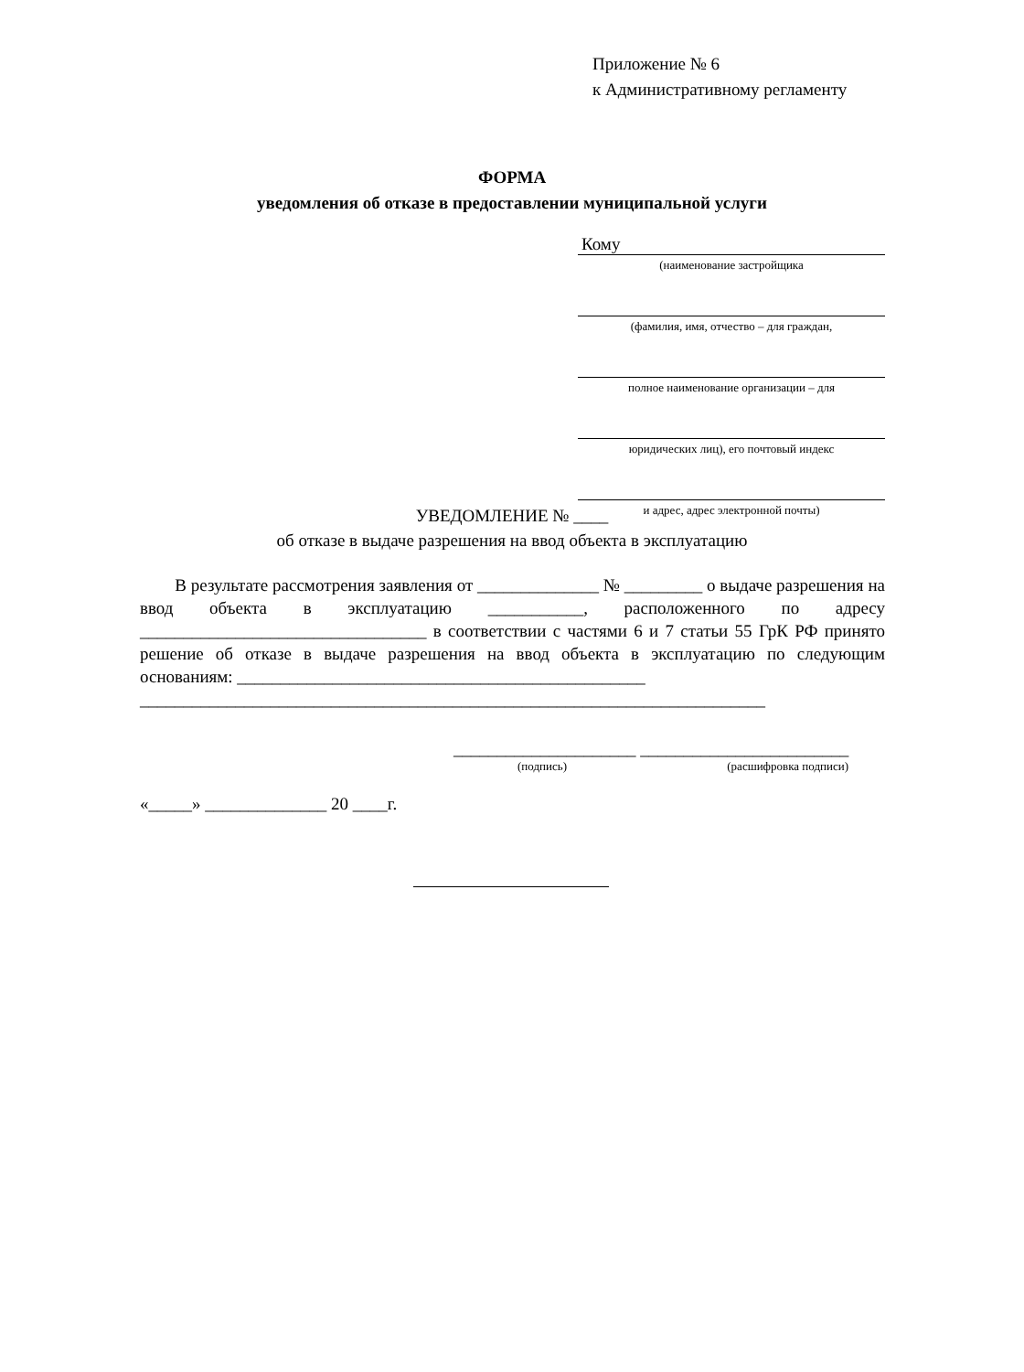Приложение № 6
к Административному регламенту
ФОРМА
уведомления об отказе в предоставлении муниципальной услуги
Кому
(наименование застройщика
(фамилия, имя, отчество – для граждан,
полное наименование организации – для
юридических лиц), его почтовый индекс
и адрес, адрес электронной почты)
УВЕДОМЛЕНИЕ № ____
об отказе в выдаче разрешения на ввод объекта в эксплуатацию
В результате рассмотрения заявления от ______________ № _________ о выдаче разрешения на ввод объекта в эксплуатацию ___________, расположенного по адресу _________________________________ в соответствии с частями 6 и 7 статьи 55 ГрК РФ принято решение об отказе в выдаче разрешения на ввод объекта в эксплуатацию по следующим основаниям: _______________________________________________
________________________________________________________________________
_____________________ ________________________
(подпись) (расшифровка подписи)
«_____» ______________ 20 ____г.